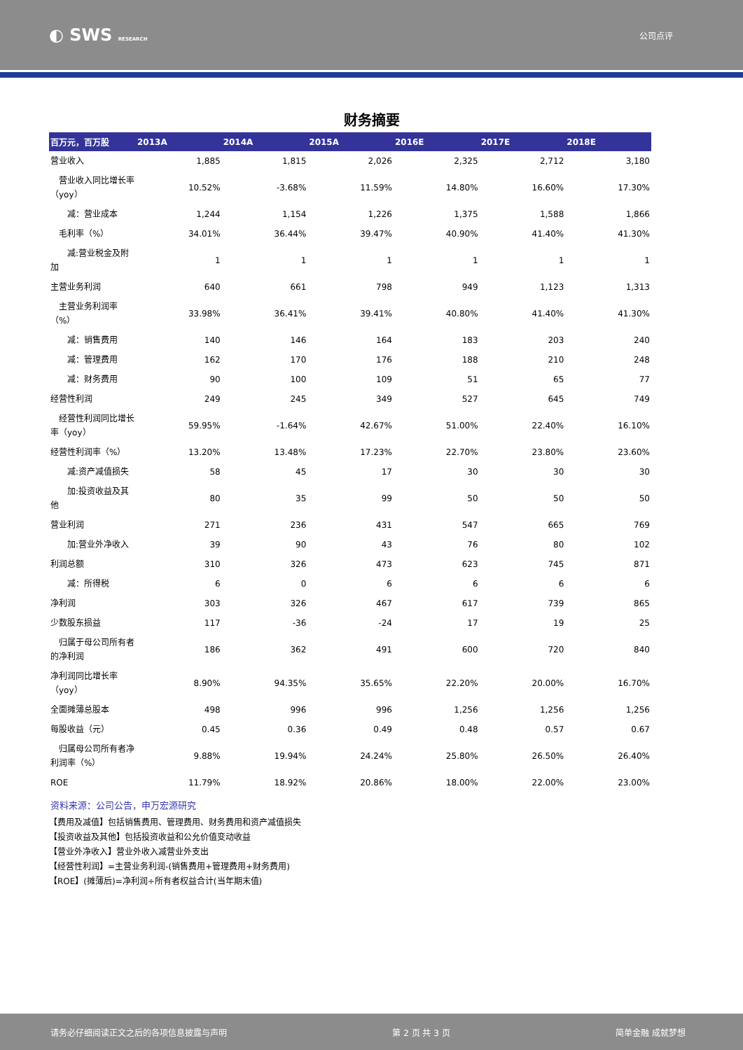◐ SWS RESEARCH
公司点评
财务摘要
| 百万元，百万股 | 2013A | 2014A | 2015A | 2016E | 2017E | 2018E |
| --- | --- | --- | --- | --- | --- | --- |
| 营业收入 | 1,885 | 1,815 | 2,026 | 2,325 | 2,712 | 3,180 |
| 营业收入同比增长率（yoy） | 10.52% | -3.68% | 11.59% | 14.80% | 16.60% | 17.30% |
| 减：营业成本 | 1,244 | 1,154 | 1,226 | 1,375 | 1,588 | 1,866 |
| 毛利率（%） | 34.01% | 36.44% | 39.47% | 40.90% | 41.40% | 41.30% |
| 减:营业税金及附加 | 1 | 1 | 1 | 1 | 1 | 1 |
| 主营业务利润 | 640 | 661 | 798 | 949 | 1,123 | 1,313 |
| 主营业务利润率（%） | 33.98% | 36.41% | 39.41% | 40.80% | 41.40% | 41.30% |
| 减：销售费用 | 140 | 146 | 164 | 183 | 203 | 240 |
| 减：管理费用 | 162 | 170 | 176 | 188 | 210 | 248 |
| 减：财务费用 | 90 | 100 | 109 | 51 | 65 | 77 |
| 经营性利润 | 249 | 245 | 349 | 527 | 645 | 749 |
| 经营性利润同比增长率（yoy） | 59.95% | -1.64% | 42.67% | 51.00% | 22.40% | 16.10% |
| 经营性利润率（%） | 13.20% | 13.48% | 17.23% | 22.70% | 23.80% | 23.60% |
| 减:资产减值损失 | 58 | 45 | 17 | 30 | 30 | 30 |
| 加:投资收益及其他 | 80 | 35 | 99 | 50 | 50 | 50 |
| 营业利润 | 271 | 236 | 431 | 547 | 665 | 769 |
| 加:营业外净收入 | 39 | 90 | 43 | 76 | 80 | 102 |
| 利润总额 | 310 | 326 | 473 | 623 | 745 | 871 |
| 减：所得税 | 6 | 0 | 6 | 6 | 6 | 6 |
| 净利润 | 303 | 326 | 467 | 617 | 739 | 865 |
| 少数股东损益 | 117 | -36 | -24 | 17 | 19 | 25 |
| 归属于母公司所有者的净利润 | 186 | 362 | 491 | 600 | 720 | 840 |
| 净利润同比增长率（yoy） | 8.90% | 94.35% | 35.65% | 22.20% | 20.00% | 16.70% |
| 全面摊薄总股本 | 498 | 996 | 996 | 1,256 | 1,256 | 1,256 |
| 每股收益（元） | 0.45 | 0.36 | 0.49 | 0.48 | 0.57 | 0.67 |
| 归属母公司所有者净利润率（%） | 9.88% | 19.94% | 24.24% | 25.80% | 26.50% | 26.40% |
| ROE | 11.79% | 18.92% | 20.86% | 18.00% | 22.00% | 23.00% |
资料来源：公司公告，申万宏源研究
【费用及减值】包括销售费用、管理费用、财务费用和资产减值损失
【投资收益及其他】包括投资收益和公允价值变动收益
【营业外净收入】营业外收入减营业外支出
【经营性利润】=主营业务利润-(销售费用+管理费用+财务费用)
【ROE】(摊薄后)=净利润÷所有者权益合计(当年期末值)
请务必仔细阅读正文之后的各项信息披露与声明 第 2 页 共 3 页 简单金融 成就梦想